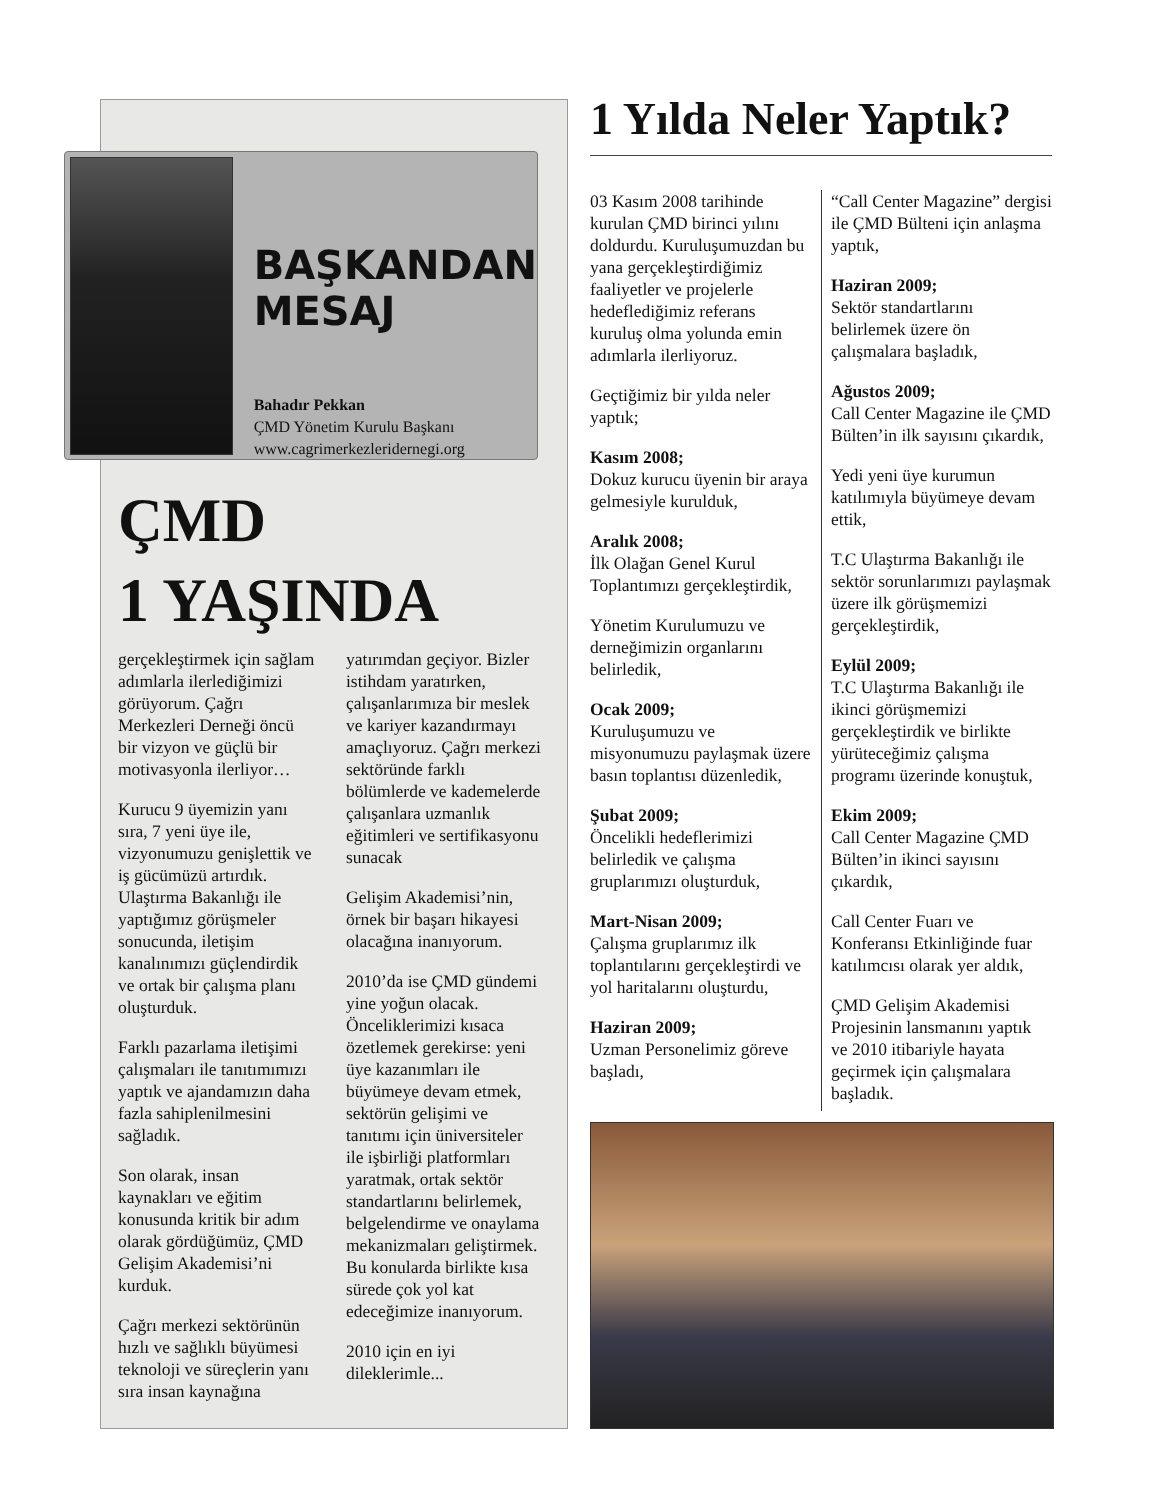BAŞKANDAN
MESAJ
Bahadır Pekkan
ÇMD Yönetim Kurulu Başkanı
www.cagrimerkezleridernegi.org
ÇMD
1 YAŞINDA
gerçekleştirmek için sağlam adımlarla ilerlediğimizi görüyorum. Çağrı Merkezleri Derneği öncü bir vizyon ve güçlü bir motivasyonla ilerliyor…
Kurucu 9 üyemizin yanı sıra, 7 yeni üye ile, vizyonumuzu genişlettik ve iş gücümüzü artırdık. Ulaştırma Bakanlığı ile yaptığımız görüşmeler sonucunda, iletişim kanalınımızı güçlendirdik ve ortak bir çalışma planı oluşturduk.
Farklı pazarlama iletişimi çalışmaları ile tanıtımımızı yaptık ve ajandamızın daha fazla sahiplenilmesini sağladık.
Son olarak, insan kaynakları ve eğitim konusunda kritik bir adım olarak gördüğümüz, ÇMD Gelişim Akademisi’ni kurduk.
Çağrı merkezi sektörünün hızlı ve sağlıklı büyümesi teknoloji ve süreçlerin yanı sıra insan kaynağına yatırımdan geçiyor. Bizler istihdam yaratırken, çalışanlarımıza bir meslek ve kariyer kazandırmayı amaçlıyoruz. Çağrı merkezi sektöründe farklı bölümlerde ve kademelerde çalışanlara uzmanlık eğitimleri ve sertifikasyonu sunacak
Gelişim Akademisi’nin, örnek bir başarı hikayesi olacağına inanıyorum.
2010’da ise ÇMD gündemi yine yoğun olacak. Önceliklerimizi kısaca özetlemek gerekirse: yeni üye kazanımları ile büyümeye devam etmek, sektörün gelişimi ve tanıtımı için üniversiteler ile işbirliği platformları yaratmak, ortak sektör standartlarını belirlemek, belgelendirme ve onaylama mekanizmaları geliştirmek. Bu konularda birlikte kısa sürede çok yol kat edeceğimize inanıyorum.
2010 için en iyi dileklerimle...
1 Yılda Neler Yaptık?
03 Kasım 2008 tarihinde kurulan ÇMD birinci yılını doldurdu. Kuruluşumuzdan bu yana gerçekleştirdiğimiz faaliyetler ve projelerle hedeflediğimiz referans kuruluş olma yolunda emin adımlarla ilerliyoruz.
Geçtiğimiz bir yılda neler yaptık;
Kasım 2008;
Dokuz kurucu üyenin bir araya gelmesiyle kurulduk,
Aralık 2008;
İlk Olağan Genel Kurul Toplantımızı gerçekleştirdik,
Yönetim Kurulumuzu ve derneğimizin organlarını belirledik,
Ocak 2009;
Kuruluşumuzu ve misyonumuzu paylaşmak üzere basın toplantısı düzenledik,
Şubat 2009;
Öncelikli hedeflerimizi belirledik ve çalışma gruplarımızı oluşturduk,
Mart-Nisan 2009;
Çalışma gruplarımız ilk toplantılarını gerçekleştirdi ve yol haritalarını oluşturdu,
Haziran 2009;
Uzman Personelimiz göreve başladı,
“Call Center Magazine” dergisi ile ÇMD Bülteni için anlaşma yaptık,
Haziran 2009;
Sektör standartlarını belirlemek üzere ön çalışmalara başladık,
Ağustos 2009;
Call Center Magazine ile ÇMD Bülten’in ilk sayısını çıkardık,
Yedi yeni üye kurumun katılımıyla büyümeye devam ettik,
T.C Ulaştırma Bakanlığı ile sektör sorunlarımızı paylaşmak üzere ilk görüşmemizi gerçekleştirdik,
Eylül 2009;
T.C Ulaştırma Bakanlığı ile ikinci görüşmemizi gerçekleştirdik ve birlikte yürüteceğimiz çalışma programı üzerinde konuştuk,
Ekim 2009;
Call Center Magazine ÇMD Bülten’in ikinci sayısını çıkardık,
Call Center Fuarı ve Konferansı Etkinliğinde fuar katılımcısı olarak yer aldık,
ÇMD Gelişim Akademisi Projesinin lansmanını yaptık ve 2010 itibariyle hayata geçirmek için çalışmalara başladık.